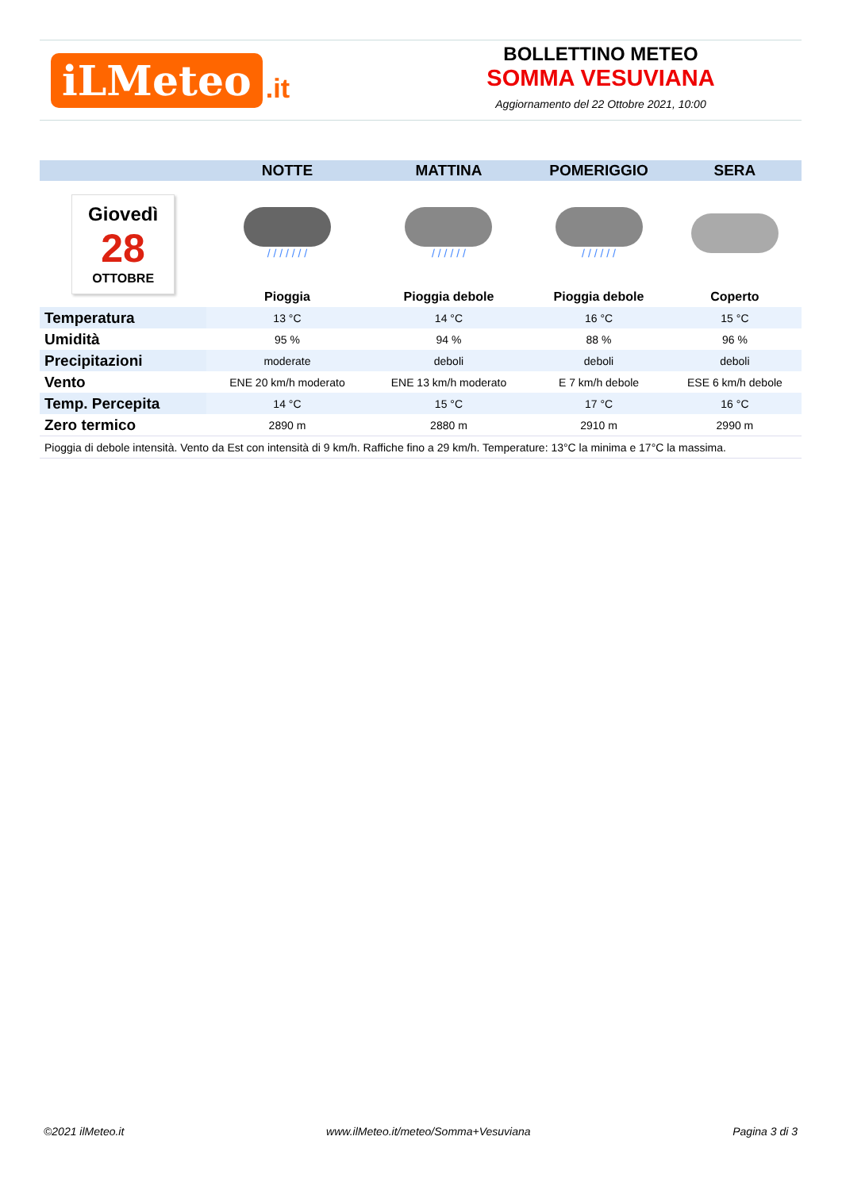iLMeteo.it
BOLLETTINO METEO
SOMMA VESUVIANA
Aggiornamento del 22 Ottobre 2021, 10:00
| | NOTTE | MATTINA | POMERIGGIO | SERA |
| --- | --- | --- | --- | --- |
| Giovedì 28 OTTOBRE | / / / / / / / | / / / / / / | / / / / / / | |
| | Pioggia | Pioggia debole | Pioggia debole | Coperto |
| Temperatura | 13 °C | 14 °C | 16 °C | 15 °C |
| Umidità | 95 % | 94 % | 88 % | 96 % |
| Precipitazioni | moderate | deboli | deboli | deboli |
| Vento | ENE 20 km/h moderato | ENE 13 km/h moderato | E 7 km/h debole | ESE 6 km/h debole |
| Temp. Percepita | 14 °C | 15 °C | 17 °C | 16 °C |
| Zero termico | 2890 m | 2880 m | 2910 m | 2990 m |
| Pioggia di debole intensità. Vento da Est con intensità di 9 km/h. Raffiche fino a 29 km/h. Temperature: 13°C la minima e 17°C la massima. | | | | |
©2021 ilMeteo.it www.ilMeteo.it/meteo/Somma+Vesuviana Pagina 3 di 3